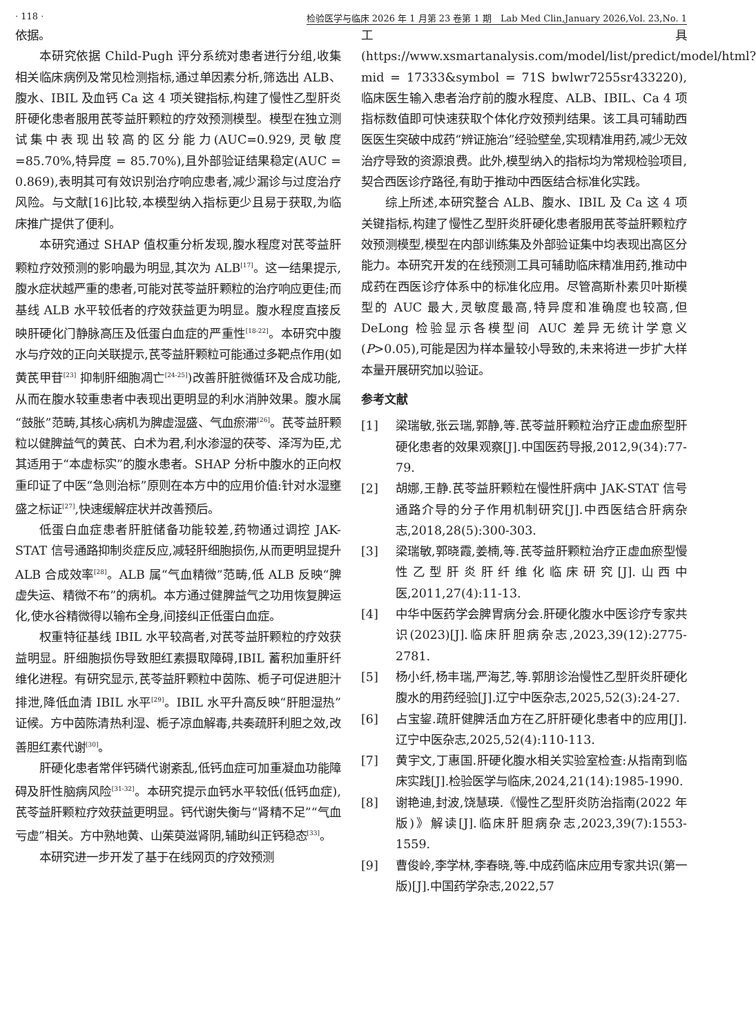· 118 · 检验医学与临床 2026 年 1 月第 23 卷第 1 期　Lab Med Clin,January 2026,Vol. 23,No. 1
依据。
本研究依据 Child-Pugh 评分系统对患者进行分组,收集相关临床病例及常见检测指标,通过单因素分析,筛选出 ALB、腹水、IBIL 及血钙 Ca 这 4 项关键指标,构建了慢性乙型肝炎肝硬化患者服用芪苓益肝颗粒的疗效预测模型。模型在独立测试集中表现出较高的区分能力(AUC=0.929,灵敏度=85.70%,特异度 = 85.70%),且外部验证结果稳定(AUC = 0.869),表明其可有效识别治疗响应患者,减少漏诊与过度治疗风险。与文献[16]比较,本模型纳入指标更少且易于获取,为临床推广提供了便利。
本研究通过 SHAP 值权重分析发现,腹水程度对芪苓益肝颗粒疗效预测的影响最为明显,其次为 ALB<sup>[17]</sup>。这一结果提示,腹水症状越严重的患者,可能对芪苓益肝颗粒的治疗响应更佳;而基线 ALB 水平较低者的疗效获益更为明显。腹水程度直接反映肝硬化门静脉高压及低蛋白血症的严重性<sup>[18-22]</sup>。本研究中腹水与疗效的正向关联提示,芪苓益肝颗粒可能通过多靶点作用(如黄芪甲苷<sup>[23]</sup> 抑制肝细胞凋亡<sup>[24-25]</sup>)改善肝脏微循环及合成功能,从而在腹水较重患者中表现出更明显的利水消肿效果。腹水属“鼓胀”范畴,其核心病机为脾虚湿盛、气血瘀滞<sup>[26]</sup>。芪苓益肝颗粒以健脾益气的黄芪、白术为君,利水渗湿的茯苓、泽泻为臣,尤其适用于“本虚标实”的腹水患者。SHAP 分析中腹水的正向权重印证了中医“急则治标”原则在本方中的应用价值:针对水湿壅盛之标证<sup>[27]</sup>,快速缓解症状并改善预后。
低蛋白血症患者肝脏储备功能较差,药物通过调控 JAK-STAT 信号通路抑制炎症反应,减轻肝细胞损伤,从而更明显提升 ALB 合成效率<sup>[28]</sup>。ALB 属“气血精微”范畴,低 ALB 反映“脾虚失运、精微不布”的病机。本方通过健脾益气之功用恢复脾运化,使水谷精微得以输布全身,间接纠正低蛋白血症。
权重特征基线 IBIL 水平较高者,对芪苓益肝颗粒的疗效获益明显。肝细胞损伤导致胆红素摄取障碍,IBIL 蓄积加重肝纤维化进程。有研究显示,芪苓益肝颗粒中茵陈、栀子可促进胆汁排泄,降低血清 IBIL 水平<sup>[29]</sup>。IBIL 水平升高反映“肝胆湿热”证候。方中茵陈清热利湿、栀子凉血解毒,共奏疏肝利胆之效,改善胆红素代谢<sup>[30]</sup>。
肝硬化患者常伴钙磷代谢紊乱,低钙血症可加重凝血功能障碍及肝性脑病风险<sup>[31-32]</sup>。本研究提示血钙水平较低(低钙血症),芪苓益肝颗粒疗效获益更明显。钙代谢失衡与“肾精不足”“气血亏虚”相关。方中熟地黄、山茱萸滋肾阴,辅助纠正钙稳态<sup>[33]</sup>。
本研究进一步开发了基于在线网页的疗效预测
工具(https://www.xsmartanalysis.com/model/list/predict/model/html? mid = 17333&symbol = 71S bwlwr7255sr433220),临床医生输入患者治疗前的腹水程度、ALB、IBIL、Ca 4 项指标数值即可快速获取个体化疗效预判结果。该工具可辅助西医医生突破中成药“辨证施治”经验壁垒,实现精准用药,减少无效治疗导致的资源浪费。此外,模型纳入的指标均为常规检验项目,契合西医诊疗路径,有助于推动中西医结合标准化实践。
综上所述,本研究整合 ALB、腹水、IBIL 及 Ca 这 4 项关键指标,构建了慢性乙型肝炎肝硬化患者服用芪苓益肝颗粒疗效预测模型,模型在内部训练集及外部验证集中均表现出高区分能力。本研究开发的在线预测工具可辅助临床精准用药,推动中成药在西医诊疗体系中的标准化应用。尽管高斯朴素贝叶斯模型的 AUC 最大,灵敏度最高,特异度和准确度也较高,但 DeLong 检验显示各模型间 AUC 差异无统计学意义(P>0.05),可能是因为样本量较小导致的,未来将进一步扩大样本量开展研究加以验证。
参考文献
[1] 梁瑞敏,张云瑞,郭静,等.芪苓益肝颗粒治疗正虚血瘀型肝硬化患者的效果观察[J].中国医药导报,2012,9(34):77-79.
[2] 胡娜,王静.芪苓益肝颗粒在慢性肝病中 JAK-STAT 信号通路介导的分子作用机制研究[J].中西医结合肝病杂志,2018,28(5):300-303.
[3] 梁瑞敏,郭晓霞,姜楠,等.芪苓益肝颗粒治疗正虚血瘀型慢性乙型肝炎肝纤维化临床研究[J].山西中医,2011,27(4):11-13.
[4] 中华中医药学会脾胃病分会.肝硬化腹水中医诊疗专家共识(2023)[J].临床肝胆病杂志,2023,39(12):2775-2781.
[5] 杨小纤,杨丰瑞,严海艺,等.郭朋诊治慢性乙型肝炎肝硬化腹水的用药经验[J].辽宁中医杂志,2025,52(3):24-27.
[6] 占宝鋆.疏肝健脾活血方在乙肝肝硬化患者中的应用[J].辽宁中医杂志,2025,52(4):110-113.
[7] 黄宇文,丁惠国.肝硬化腹水相关实验室检查:从指南到临床实践[J].检验医学与临床,2024,21(14):1985-1990.
[8] 谢艳迪,封波,饶慧瑛.《慢性乙型肝炎防治指南(2022 年版)》解读[J].临床肝胆病杂志,2023,39(7):1553-1559.
[9] 曹俊岭,李学林,李春晓,等.中成药临床应用专家共识(第一版)[J].中国药学杂志,2022,57